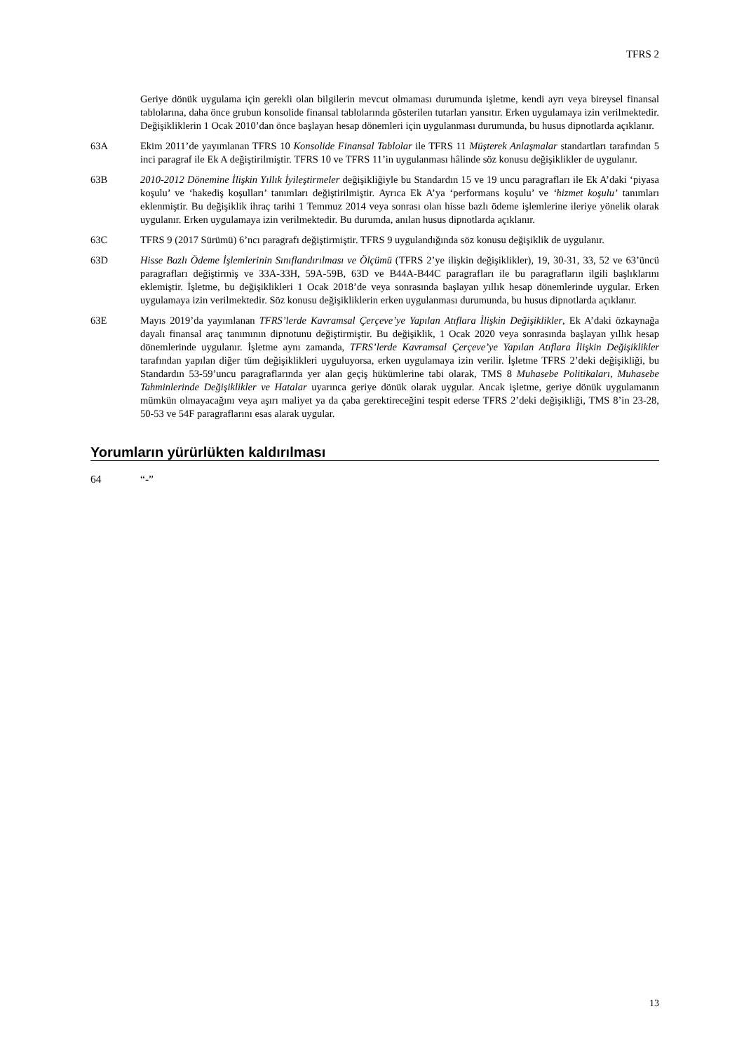TFRS 2
Geriye dönük uygulama için gerekli olan bilgilerin mevcut olmaması durumunda işletme, kendi ayrı veya bireysel finansal tablolarına, daha önce grubun konsolide finansal tablolarında gösterilen tutarları yansıtır. Erken uygulamaya izin verilmektedir. Değişikliklerin 1 Ocak 2010’dan önce başlayan hesap dönemleri için uygulanması durumunda, bu husus dipnotlarda açıklanır.
63A Ekim 2011’de yayımlanan TFRS 10 Konsolide Finansal Tablolar ile TFRS 11 Müşterek Anlaşmalar standartları tarafından 5 inci paragraf ile Ek A değiştirilmiştir. TFRS 10 ve TFRS 11’in uygulanması hâlinde söz konusu değişiklikler de uygulanır.
63B 2010-2012 Dönemine İlişkin Yıllık İyileştirmeler değişikliğiyle bu Standardın 15 ve 19 uncu paragrafları ile Ek A’daki ‘piyasa koşulu’ ve ‘hakediş koşulları’ tanımları değiştirilmiştir. Ayrıca Ek A’ya ‘performans koşulu’ ve ‘hizmet koşulu’ tanımları eklenmiştir. Bu değişiklik ihraç tarihi 1 Temmuz 2014 veya sonrası olan hisse bazlı ödeme işlemlerine ileriye yönelik olarak uygulanır. Erken uygulamaya izin verilmektedir. Bu durumda, anılan husus dipnotlarda açıklanır.
63C TFRS 9 (2017 Sürümü) 6’ncı paragrafı değiştirmiştir. TFRS 9 uygulandığında söz konusu değişiklik de uygulanır.
63D Hisse Bazlı Ödeme İşlemlerinin Sınıflandırılması ve Ölçümü (TFRS 2’ye ilişkin değişiklikler), 19, 30-31, 33, 52 ve 63’üncü paragrafları değiştirmiş ve 33A-33H, 59A-59B, 63D ve B44A-B44C paragrafları ile bu paragrafların ilgili başlıklarını eklemiştir. İşletme, bu değişiklikleri 1 Ocak 2018’de veya sonrasında başlayan yıllık hesap dönemlerinde uygular. Erken uygulamaya izin verilmektedir. Söz konusu değişikliklerin erken uygulanması durumunda, bu husus dipnotlarda açıklanır.
63E Mayıs 2019’da yayımlanan TFRS’lerde Kavramsal Çerçeve’ye Yapılan Atıflara İlişkin Değişiklikler, Ek A’daki özkaynağa dayalı finansal araç tanımının dipnotunu değiştirmiştir. Bu değişiklik, 1 Ocak 2020 veya sonrasında başlayan yıllık hesap dönemlerinde uygulanır. İşletme aynı zamanda, TFRS’lerde Kavramsal Çerçeve’ye Yapılan Atıflara İlişkin Değişiklikler tarafından yapılan diğer tüm değişiklikleri uyguluyorsa, erken uygulamaya izin verilir. İşletme TFRS 2’deki değişikliği, bu Standardın 53-59’uncu paragraflarında yer alan geçiş hükümlerine tabi olarak, TMS 8 Muhasebe Politikaları, Muhasebe Tahminlerinde Değişiklikler ve Hatalar uyarınca geriye dönük olarak uygular. Ancak işletme, geriye dönük uygulamanın mümkün olmayacağını veya aşırı maliyet ya da çaba gerektireceğini tespit ederse TFRS 2’deki değişikliği, TMS 8’in 23-28, 50-53 ve 54F paragraflarını esas alarak uygular.
Yorumların yürürlükten kaldırılması
64 “-”
13